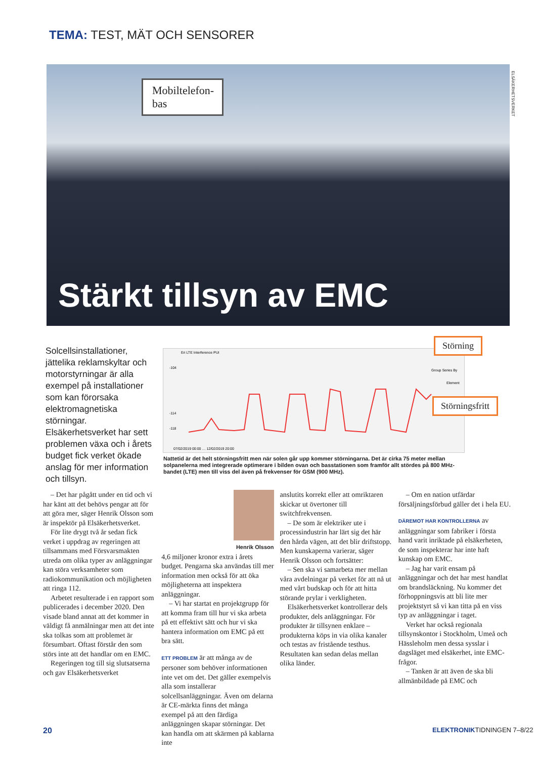TEMA: TEST, MÄT OCH SENSORER
Mobiltelefon-bas
Stärkt tillsyn av EMC
ELSÄKERHETSVERKET
Solcellsinstallationer, jättelika reklamskyltar och motorstyrningar är alla exempel på installationer som kan förorsaka elektromagnetiska störningar. Elsäkerhetsverket har sett problemen växa och i årets budget fick verket ökade anslag för mer information och tillsyn.
Eri LTE Interference PUI
-104
-114
-118
07/02/2019 00:00 … 12/02/2019 20:00
Group Series By
Element
Störning
Störningsfritt
Nattetid är det helt störningsfritt men när solen går upp kommer störningarna. Det är cirka 75 meter mellan solpanelerna med integrerade optimerare i bilden ovan och basstationen som framför allt stördes på 800 MHz-bandet (LTE) men till viss del även på frekvenser för GSM (900 MHz).
– Det har pågått under en tid och vi har känt att det behövs pengar att för att göra mer, säger Henrik Olsson som är inspektör på Elsäkerhetsverket.
För lite drygt två år sedan fick verket i uppdrag av regeringen att tillsammans med Försvarsmakten utreda om olika typer av anläggningar kan störa verksamheter som radiokommunikation och möjligheten att ringa 112.
Arbetet resulterade i en rapport som publicerades i december 2020. Den visade bland annat att det kommer in väldigt få anmälningar men att det inte ska tolkas som att problemet är försumbart. Oftast förstår den som störs inte att det handlar om en EMC.
Regeringen tog till sig slutsatserna och gav Elsäkerhetsverket
Henrik Olsson
4,6 miljoner kronor extra i årets budget. Pengarna ska användas till mer information men också för att öka möjligheterna att inspektera anläggningar.
– Vi har startat en projektgrupp för att komma fram till hur vi ska arbeta på ett effektivt sätt och hur vi ska hantera information om EMC på ett bra sätt.
ETT PROBLEM är att många av de personer som behöver informationen inte vet om det. Det gäller exempelvis alla som installerar solcellsanläggningar. Även om delarna är CE-märkta finns det många exempel på att den färdiga anläggningen skapar störningar. Det kan handla om att skärmen på kablarna inte
anslutits korrekt eller att omriktaren skickar ut övertoner till switchfrekvensen.
– De som är elektriker ute i processindustrin har lärt sig det här den hårda vägen, att det blir driftstopp. Men kunskaperna varierar, säger Henrik Olsson och fortsätter:
– Sen ska vi samarbeta mer mellan våra avdelningar på verket för att nå ut med vårt budskap och för att hitta störande prylar i verkligheten.
Elsäkerhetsverket kontrollerar dels produkter, dels anläggningar. För produkter är tillsynen enklare – produkterna köps in via olika kanaler och testas av fristående testhus. Resultaten kan sedan delas mellan olika länder.
– Om en nation utfärdar försäljningsförbud gäller det i hela EU.
DÄREMOT HAR KONTROLLERNA av anläggningar som fabriker i första hand varit inriktade på elsäkerheten, de som inspekterar har inte haft kunskap om EMC.
– Jag har varit ensam på anläggningar och det har mest handlat om brandsläckning. Nu kommer det förhoppningsvis att bli lite mer projektstyrt så vi kan titta på en viss typ av anläggningar i taget.
Verket har också regionala tillsynskontor i Stockholm, Umeå och Hässleholm men dessa sysslar i dagsläget med elsäkerhet, inte EMC-frågor.
– Tanken är att även de ska bli allmänbildade på EMC och
20 ELEKTRONIKTIDNINGEN 7–8/22